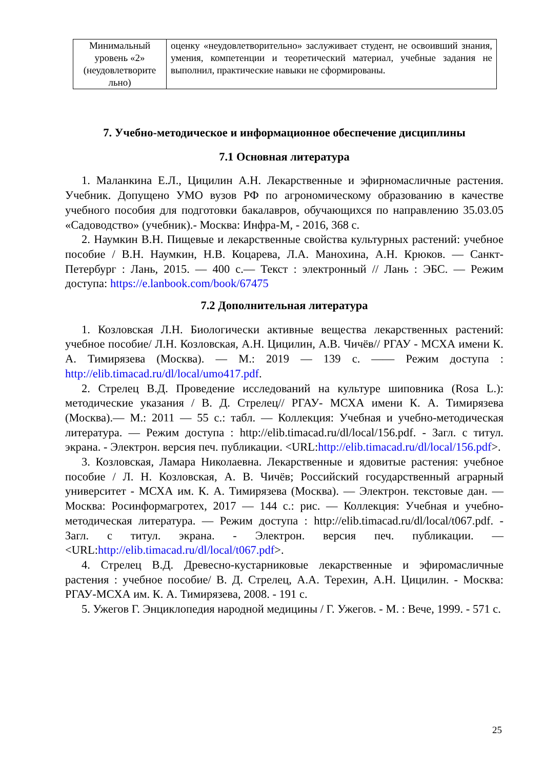| Минимальный уровень «2» (неудовлетворите льно) | оценку «неудовлетворительно» заслуживает студент, не освоивший знания, умения, компетенции и теоретический материал, учебные задания не выполнил, практические навыки не сформированы. |
7. Учебно-методическое и информационное обеспечение дисциплины
7.1 Основная литература
1. Маланкина Е.Л., Цицилин А.Н. Лекарственные и эфирномасличные растения. Учебник. Допущено УМО вузов РФ по агрономическому образованию в качестве учебного пособия для подготовки бакалавров, обучающихся по направлению 35.03.05 «Садоводство» (учебник).- Москва: Инфра-М, - 2016, 368 с.
2. Наумкин В.Н. Пищевые и лекарственные свойства культурных растений: учебное пособие / В.Н. Наумкин, Н.В. Коцарева, Л.А. Манохина, А.Н. Крюков. — Санкт-Петербург : Лань, 2015. — 400 с.— Текст : электронный // Лань : ЭБС. — Режим доступа: https://e.lanbook.com/book/67475
7.2 Дополнительная литература
1. Козловская Л.Н. Биологически активные вещества лекарственных растений: учебное пособие/ Л.Н. Козловская, А.Н. Цицилин, А.В. Чичёв// РГАУ - МСХА имени К. А. Тимирязева (Москва). — М.: 2019 — 139 с. —— Режим доступа : http://elib.timacad.ru/dl/local/umo417.pdf.
2. Стрелец В.Д. Проведение исследований на культуре шиповника (Rosa L.): методические указания / В. Д. Стрелец// РГАУ- МСХА имени К. А. Тимирязева (Москва).— М.: 2011 — 55 с.: табл. — Коллекция: Учебная и учебно-методическая литература. — Режим доступа : http://elib.timacad.ru/dl/local/156.pdf. - Загл. с титул. экрана. - Электрон. версия печ. публикации. <URL:http://elib.timacad.ru/dl/local/156.pdf>.
3. Козловская, Ламара Николаевна. Лекарственные и ядовитые растения: учебное пособие / Л. Н. Козловская, А. В. Чичёв; Российский государственный аграрный университет - МСХА им. К. А. Тимирязева (Москва). — Электрон. текстовые дан. — Москва: Росинформагротех, 2017 — 144 с.: рис. — Коллекция: Учебная и учебно-методическая литература. — Режим доступа : http://elib.timacad.ru/dl/local/t067.pdf. - Загл. с титул. экрана. - Электрон. версия печ. публикации. — <URL:http://elib.timacad.ru/dl/local/t067.pdf>.
4. Стрелец В.Д. Древесно-кустарниковые лекарственные и эфиромасличные растения : учебное пособие/ В. Д. Стрелец, А.А. Терехин, А.Н. Цицилин. - Москва: РГАУ-МСХА им. К. А. Тимирязева, 2008. - 191 с.
5. Ужегов Г. Энциклопедия народной медицины / Г. Ужегов. - М. : Вече, 1999. - 571 с.
25